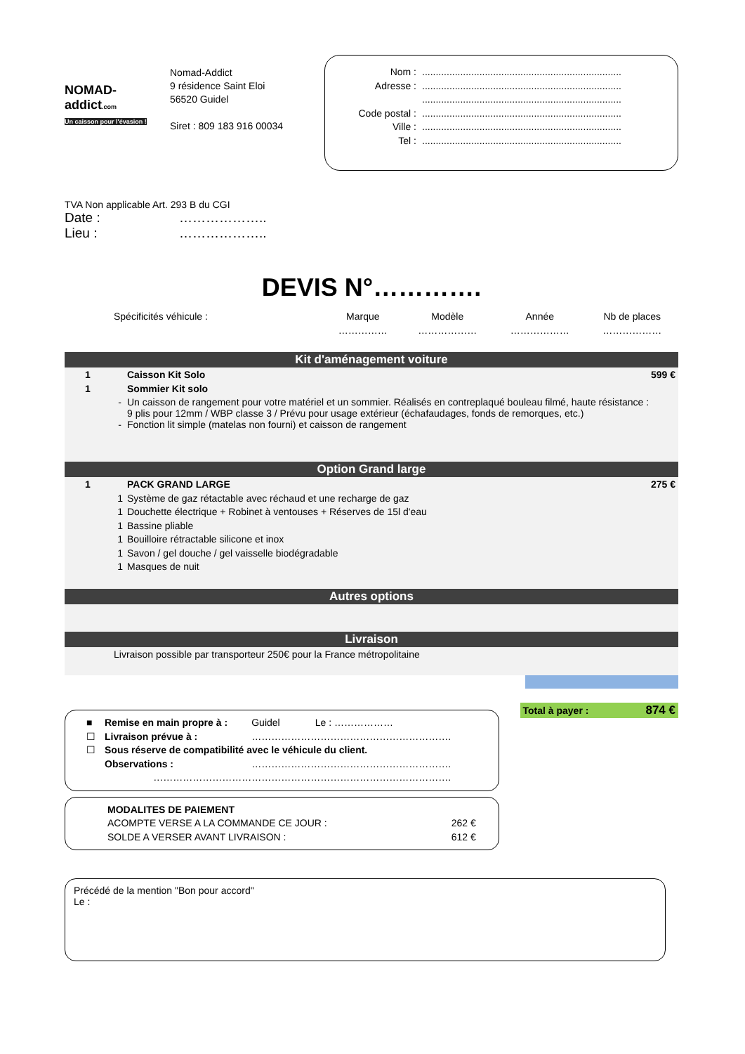NOMAD-
addict.com
Un caisson pour l'évasion !
Nomad-Addict
9 résidence Saint Eloi
56520 Guidel
Siret : 809 183 916 00034
Nom :.........................................................................
Adresse :.........................................................................
.........................................................................
Code postal :.........................................................................
Ville :.........................................................................
Tel :.........................................................................
TVA Non applicable Art. 293 B du CGI
Date : ………………..
Lieu : ………………..
DEVIS N°………….
| Spécificités véhicule : | Marque | Modèle | Année | Nb de places |
| | …………… | ……………… | ……………… | ……………… |
Kit d'aménagement voiture
| 1 | Caisson Kit Solo | 599 € |
| 1 | Sommier Kit solo | |
| - | Un caisson de rangement pour votre matériel et un sommier. Réalisés en contreplaqué bouleau filmé, haute résistance : 9 plis pour 12mm / WBP classe 3 / Prévu pour usage extérieur (échafaudages, fonds de remorques, etc.) | |
| - | Fonction lit simple (matelas non fourni) et caisson de rangement | |
Option Grand large
| 1 | PACK GRAND LARGE | 275 € |
| 1 | Système de gaz rétactable avec réchaud et une recharge de gaz | |
| 1 | Douchette électrique + Robinet à ventouses + Réserves de 15l d'eau | |
| 1 | Bassine pliable | |
| 1 | Bouilloire rétractable silicone et inox | |
| 1 | Savon / gel douche / gel vaisselle biodégradable | |
| 1 | Masques de nuit | |
Autres options
Livraison
Livraison possible par transporteur 250€ pour la France métropolitaine
| ■ | Remise en main propre à : | Guidel | Le : ……………… |
| ☐ | Livraison prévue à : | ……………………………………………………. | |
| ☐ | Sous réserve de compatibilité avec le véhicule du client. | | |
| | Observations : | ……………………………………………………. | |
| | ………………………… | ……………………………………………………. | |
MODALITES DE PAIEMENT
| ACOMPTE VERSE A LA COMMANDE CE JOUR : | 262 € |
| SOLDE A VERSER AVANT LIVRAISON : | 612 € |
Total à payer : 874 €
Précédé de la mention "Bon pour accord"
Le :